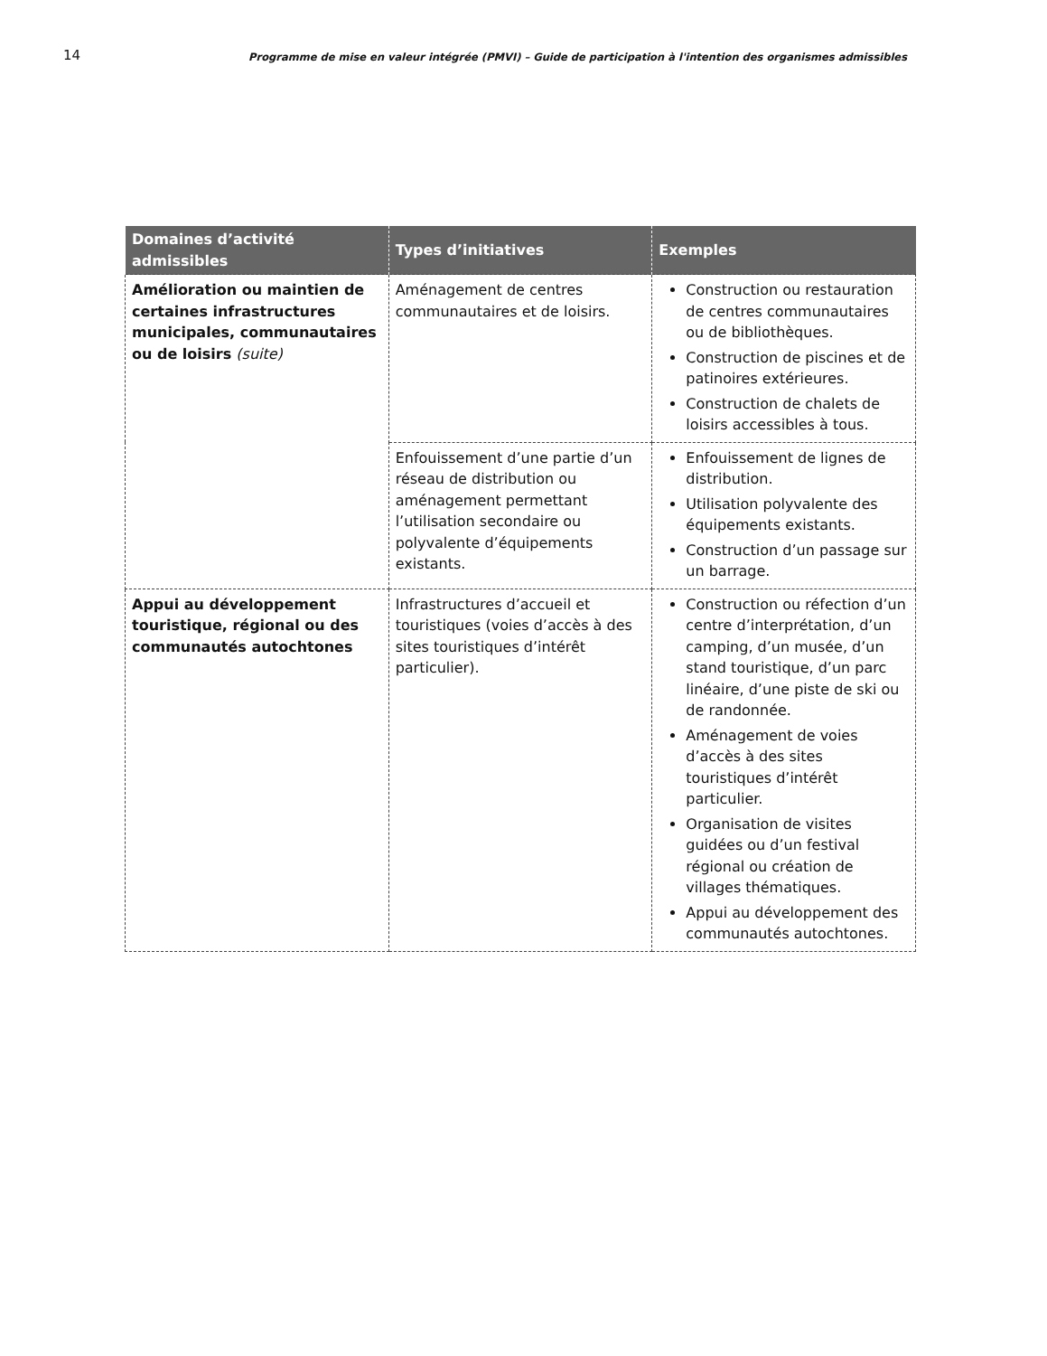14 Programme de mise en valeur intégrée (PMVI) – Guide de participation à l'intention des organismes admissibles
| Domaines d’activité admissibles | Types d’initiatives | Exemples |
| --- | --- | --- |
| Amélioration ou maintien de certaines infrastructures municipales, communautaires ou de loisirs (suite) | Aménagement de centres communautaires et de loisirs. | Construction ou restauration de centres communautaires ou de bibliothèques. Construction de piscines et de patinoires extérieures. Construction de chalets de loisirs accessibles à tous. |
| | Enfouissement d’une partie d’un réseau de distribution ou aménagement permettant l’utilisation secondaire ou polyvalente d’équipements existants. | Enfouissement de lignes de distribution. Utilisation polyvalente des équipements existants. Construction d’un passage sur un barrage. |
| Appui au développement touristique, régional ou des communautés autochtones | Infrastructures d’accueil et touristiques (voies d’accès à des sites touristiques d’intérêt particulier). | Construction ou réfection d’un centre d’interprétation, d’un camping, d’un musée, d’un stand touristique, d’un parc linéaire, d’une piste de ski ou de randonnée. Aménagement de voies d’accès à des sites touristiques d’intérêt particulier. Organisation de visites guidées ou d’un festival régional ou création de villages thématiques. Appui au développement des communautés autochtones. |